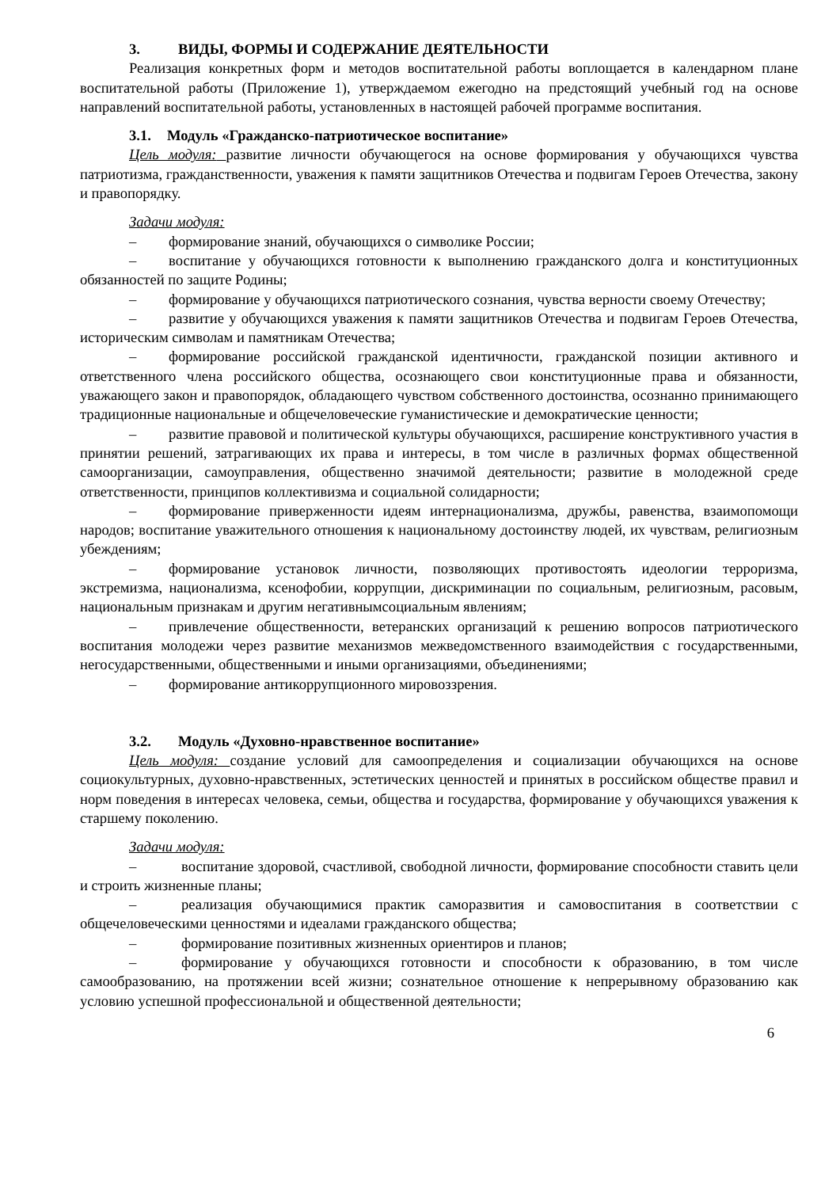3. ВИДЫ, ФОРМЫ И СОДЕРЖАНИЕ ДЕЯТЕЛЬНОСТИ
Реализация конкретных форм и методов воспитательной работы воплощается в календарном плане воспитательной работы (Приложение 1), утверждаемом ежегодно на предстоящий учебный год на основе направлений воспитательной работы, установленных в настоящей рабочей программе воспитания.
3.1. Модуль «Гражданско-патриотическое воспитание»
Цель модуля: развитие личности обучающегося на основе формирования у обучающихся чувства патриотизма, гражданственности, уважения к памяти защитников Отечества и подвигам Героев Отечества, закону и правопорядку.
Задачи модуля:
– формирование знаний, обучающихся о символике России;
– воспитание у обучающихся готовности к выполнению гражданского долга и конституционных обязанностей по защите Родины;
– формирование у обучающихся патриотического сознания, чувства верности своему Отечеству;
– развитие у обучающихся уважения к памяти защитников Отечества и подвигам Героев Отечества, историческим символам и памятникам Отечества;
– формирование российской гражданской идентичности, гражданской позиции активного и ответственного члена российского общества, осознающего свои конституционные права и обязанности, уважающего закон и правопорядок, обладающего чувством собственного достоинства, осознанно принимающего традиционные национальные и общечеловеческие гуманистические и демократические ценности;
– развитие правовой и политической культуры обучающихся, расширение конструктивного участия в принятии решений, затрагивающих их права и интересы, в том числе в различных формах общественной самоорганизации, самоуправления, общественно значимой деятельности; развитие в молодежной среде ответственности, принципов коллективизма и социальной солидарности;
– формирование приверженности идеям интернационализма, дружбы, равенства, взаимопомощи народов; воспитание уважительного отношения к национальному достоинству людей, их чувствам, религиозным убеждениям;
– формирование установок личности, позволяющих противостоять идеологии терроризма, экстремизма, национализма, ксенофобии, коррупции, дискриминации по социальным, религиозным, расовым, национальным признакам и другим негативнымсоциальным явлениям;
– привлечение общественности, ветеранских организаций к решению вопросов патриотического воспитания молодежи через развитие механизмов межведомственного взаимодействия с государственными, негосударственными, общественными и иными организациями, объединениями;
– формирование антикоррупционного мировоззрения.
3.2. Модуль «Духовно-нравственное воспитание»
Цель модуля: создание условий для самоопределения и социализации обучающихся на основе социокультурных, духовно-нравственных, эстетических ценностей и принятых в российском обществе правил и норм поведения в интересах человека, семьи, общества и государства, формирование у обучающихся уважения к старшему поколению.
Задачи модуля:
– воспитание здоровой, счастливой, свободной личности, формирование способности ставить цели и строить жизненные планы;
– реализация обучающимися практик саморазвития и самовоспитания в соответствии с общечеловеческими ценностями и идеалами гражданского общества;
– формирование позитивных жизненных ориентиров и планов;
– формирование у обучающихся готовности и способности к образованию, в том числе самообразованию, на протяжении всей жизни; сознательное отношение к непрерывному образованию как условию успешной профессиональной и общественной деятельности;
6